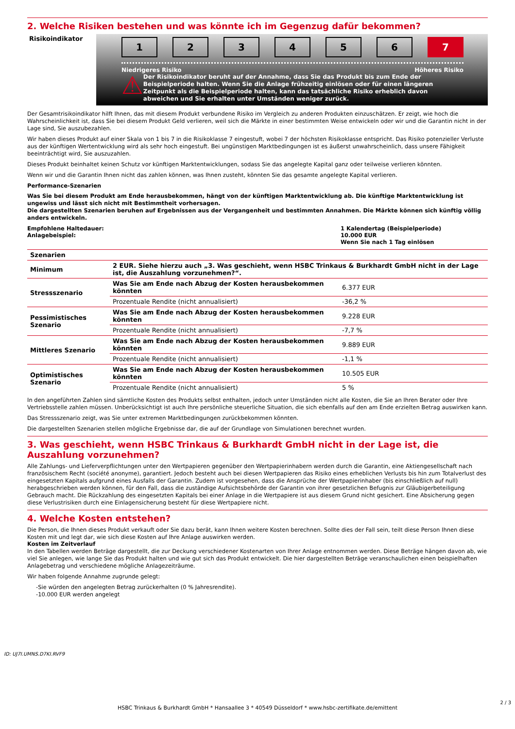2. Welche Risiken bestehen und was könnte ich im Gegenzug dafür bekommen?
Risikoindikator
1 2 3 4 5 6 7
Niedrigeres Risiko Höheres Risiko
⚠
Der Risikoindikator beruht auf der Annahme, dass Sie das Produkt bis zum Ende der Beispielperiode halten. Wenn Sie die Anlage frühzeitig einlösen oder für einen längeren Zeitpunkt als die Beispielperiode halten, kann das tatsächliche Risiko erheblich davon abweichen und Sie erhalten unter Umständen weniger zurück.
Der Gesamtrisikoindikator hilft Ihnen, das mit diesem Produkt verbundene Risiko im Vergleich zu anderen Produkten einzuschätzen. Er zeigt, wie hoch die Wahrscheinlichkeit ist, dass Sie bei diesem Produkt Geld verlieren, weil sich die Märkte in einer bestimmten Weise entwickeln oder wir und die Garantin nicht in der Lage sind, Sie auszubezahlen.
Wir haben dieses Produkt auf einer Skala von 1 bis 7 in die Risikoklasse 7 eingestuft, wobei 7 der höchsten Risikoklasse entspricht. Das Risiko potenzieller Verluste aus der künftigen Wertentwicklung wird als sehr hoch eingestuft. Bei ungünstigen Marktbedingungen ist es äußerst unwahrscheinlich, dass unsere Fähigkeit beeinträchtigt wird, Sie auszuzahlen.
Dieses Produkt beinhaltet keinen Schutz vor künftigen Marktentwicklungen, sodass Sie das angelegte Kapital ganz oder teilweise verlieren könnten.
Wenn wir und die Garantin Ihnen nicht das zahlen können, was Ihnen zusteht, könnten Sie das gesamte angelegte Kapital verlieren.
Performance-Szenarien
Was Sie bei diesem Produkt am Ende herausbekommen, hängt von der künftigen Marktentwicklung ab. Die künftige Marktentwicklung ist ungewiss und lässt sich nicht mit Bestimmtheit vorhersagen.
Die dargestellten Szenarien beruhen auf Ergebnissen aus der Vergangenheit und bestimmten Annahmen. Die Märkte können sich künftig völlig anders entwickeln.
Empfohlene Haltedauer:
Anlagebeispiel:
1 Kalendertag (Beispielperiode)
10.000 EUR
Wenn Sie nach 1 Tag einlösen
| Szenarien | | |
| --- | --- | --- |
| Minimum | 2 EUR. Siehe hierzu auch „3. Was geschieht, wenn HSBC Trinkaus & Burkhardt GmbH nicht in der Lage ist, die Auszahlung vorzunehmen?“. | |
| Stressszenario | Was Sie am Ende nach Abzug der Kosten herausbekommen könnten | 6.377 EUR |
| | Prozentuale Rendite (nicht annualisiert) | -36,2 % |
| Pessimistisches Szenario | Was Sie am Ende nach Abzug der Kosten herausbekommen könnten | 9.228 EUR |
| | Prozentuale Rendite (nicht annualisiert) | -7,7 % |
| Mittleres Szenario | Was Sie am Ende nach Abzug der Kosten herausbekommen könnten | 9.889 EUR |
| | Prozentuale Rendite (nicht annualisiert) | -1,1 % |
| Optimistisches Szenario | Was Sie am Ende nach Abzug der Kosten herausbekommen könnten | 10.505 EUR |
| | Prozentuale Rendite (nicht annualisiert) | 5 % |
In den angeführten Zahlen sind sämtliche Kosten des Produkts selbst enthalten, jedoch unter Umständen nicht alle Kosten, die Sie an Ihren Berater oder Ihre Vertriebsstelle zahlen müssen. Unberücksichtigt ist auch Ihre persönliche steuerliche Situation, die sich ebenfalls auf den am Ende erzielten Betrag auswirken kann.
Das Stressszenario zeigt, was Sie unter extremen Marktbedingungen zurückbekommen könnten.
Die dargestellten Szenarien stellen mögliche Ergebnisse dar, die auf der Grundlage von Simulationen berechnet wurden.
3. Was geschieht, wenn HSBC Trinkaus & Burkhardt GmbH nicht in der Lage ist, die Auszahlung vorzunehmen?
Alle Zahlungs- und Lieferverpflichtungen unter den Wertpapieren gegenüber den Wertpapierinhabern werden durch die Garantin, eine Aktiengesellschaft nach französischem Recht (société anonyme), garantiert. Jedoch besteht auch bei diesen Wertpapieren das Risiko eines erheblichen Verlusts bis hin zum Totalverlust des eingesetzten Kapitals aufgrund eines Ausfalls der Garantin. Zudem ist vorgesehen, dass die Ansprüche der Wertpapierinhaber (bis einschließlich auf null) herabgeschrieben werden können, für den Fall, dass die zuständige Aufsichtsbehörde der Garantin von ihrer gesetzlichen Befugnis zur Gläubigerbeteiligung Gebrauch macht. Die Rückzahlung des eingesetzten Kapitals bei einer Anlage in die Wertpapiere ist aus diesem Grund nicht gesichert. Eine Absicherung gegen diese Verlustrisiken durch eine Einlagensicherung besteht für diese Wertpapiere nicht.
4. Welche Kosten entstehen?
Die Person, die Ihnen dieses Produkt verkauft oder Sie dazu berät, kann Ihnen weitere Kosten berechnen. Sollte dies der Fall sein, teilt diese Person Ihnen diese Kosten mit und legt dar, wie sich diese Kosten auf Ihre Anlage auswirken werden.
Kosten im Zeitverlauf
In den Tabellen werden Beträge dargestellt, die zur Deckung verschiedener Kostenarten von Ihrer Anlage entnommen werden. Diese Beträge hängen davon ab, wie viel Sie anlegen, wie lange Sie das Produkt halten und wie gut sich das Produkt entwickelt. Die hier dargestellten Beträge veranschaulichen einen beispielhaften Anlagebetrag und verschiedene mögliche Anlagezeiträume.
Wir haben folgende Annahme zugrunde gelegt:
-Sie würden den angelegten Betrag zurückerhalten (0 % Jahresrendite).
-10.000 EUR werden angelegt
ID: UJ7I.UMNS.D7KI.RVF9
HSBC Trinkaus & Burkhardt GmbH * Hansaallee 3 * 40549 Düsseldorf * www.hsbc-zertifikate.de/emittent
2 / 3